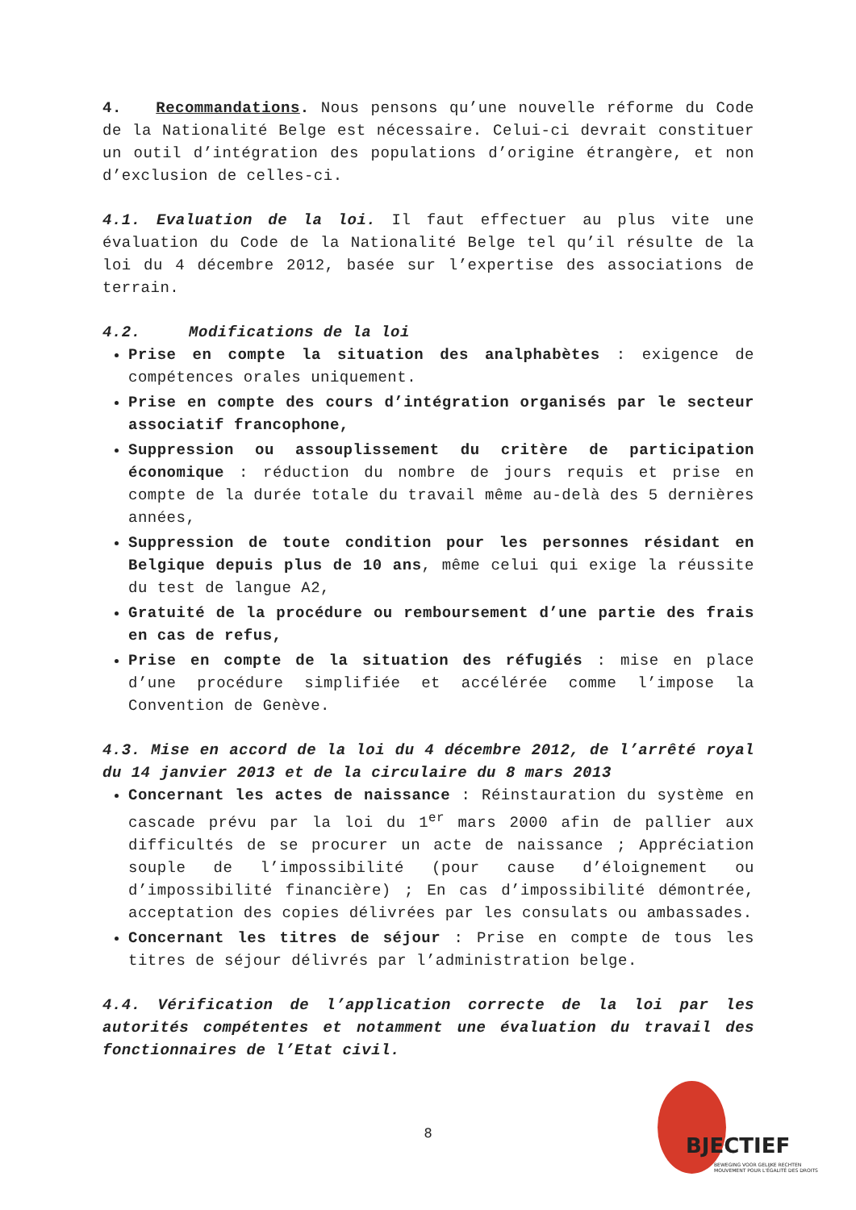4. Recommandations. Nous pensons qu’une nouvelle réforme du Code de la Nationalité Belge est nécessaire. Celui-ci devrait constituer un outil d’intégration des populations d’origine étrangère, et non d’exclusion de celles-ci.
4.1. Evaluation de la loi. Il faut effectuer au plus vite une évaluation du Code de la Nationalité Belge tel qu’il résulte de la loi du 4 décembre 2012, basée sur l’expertise des associations de terrain.
4.2. Modifications de la loi
Prise en compte la situation des analphabètes : exigence de compétences orales uniquement.
Prise en compte des cours d’intégration organisés par le secteur associatif francophone,
Suppression ou assouplissement du critère de participation économique : réduction du nombre de jours requis et prise en compte de la durée totale du travail même au-delà des 5 dernières années,
Suppression de toute condition pour les personnes résidant en Belgique depuis plus de 10 ans, même celui qui exige la réussite du test de langue A2,
Gratuité de la procédure ou remboursement d’une partie des frais en cas de refus,
Prise en compte de la situation des réfugiés : mise en place d’une procédure simplifiée et accélérée comme l’impose la Convention de Genève.
4.3. Mise en accord de la loi du 4 décembre 2012, de l’arrêté royal du 14 janvier 2013 et de la circulaire du 8 mars 2013
Concernant les actes de naissance : Réinstauration du système en cascade prévu par la loi du 1<sup>er</sup> mars 2000 afin de pallier aux difficultés de se procurer un acte de naissance ; Appréciation souple de l’impossibilité (pour cause d’éloignement ou d’impossibilité financière) ; En cas d’impossibilité démontrée, acceptation des copies délivrées par les consulats ou ambassades.
Concernant les titres de séjour : Prise en compte de tous les titres de séjour délivrés par l’administration belge.
4.4. Vérification de l’application correcte de la loi par les autorités compétentes et notamment une évaluation du travail des fonctionnaires de l’Etat civil.
8
BJECTIEF
BEWEGING VOOR GELIJKE RECHTEN
MOUVEMENT POUR L'ÉGALITÉ DES DROITS